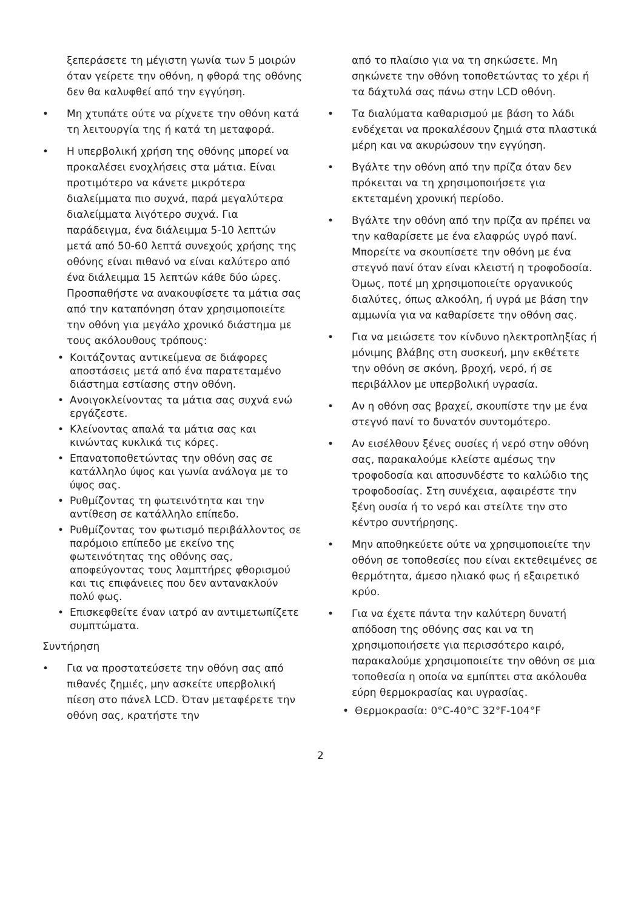ξεπεράσετε τη μέγιστη γωνία των 5 μοιρών όταν γείρετε την οθόνη, η φθορά της οθόνης δεν θα καλυφθεί από την εγγύηση.
• Μη χτυπάτε ούτε να ρίχνετε την οθόνη κατά τη λειτουργία της ή κατά τη μεταφορά.
• Η υπερβολική χρήση της οθόνης μπορεί να προκαλέσει ενοχλήσεις στα μάτια. Είναι προτιμότερο να κάνετε μικρότερα διαλείμματα πιο συχνά, παρά μεγαλύτερα διαλείμματα λιγότερο συχνά. Για παράδειγμα, ένα διάλειμμα 5-10 λεπτών μετά από 50-60 λεπτά συνεχούς χρήσης της οθόνης είναι πιθανό να είναι καλύτερο από ένα διάλειμμα 15 λεπτών κάθε δύο ώρες. Προσπαθήστε να ανακουφίσετε τα μάτια σας από την καταπόνηση όταν χρησιμοποιείτε την οθόνη για μεγάλο χρονικό διάστημα με τους ακόλουθους τρόπους:
• Κοιτάζοντας αντικείμενα σε διάφορες αποστάσεις μετά από ένα παρατεταμένο διάστημα εστίασης στην οθόνη.
• Ανοιγοκλείνοντας τα μάτια σας συχνά ενώ εργάζεστε.
• Κλείνοντας απαλά τα μάτια σας και κινώντας κυκλικά τις κόρες.
• Επανατοποθετώντας την οθόνη σας σε κατάλληλο ύψος και γωνία ανάλογα με το ύψος σας.
• Ρυθμίζοντας τη φωτεινότητα και την αντίθεση σε κατάλληλο επίπεδο.
• Ρυθμίζοντας τον φωτισμό περιβάλλοντος σε παρόμοιο επίπεδο με εκείνο της φωτεινότητας της οθόνης σας, αποφεύγοντας τους λαμπτήρες φθορισμού και τις επιφάνειες που δεν αντανακλούν πολύ φως.
• Επισκεφθείτε έναν ιατρό αν αντιμετωπίζετε συμπτώματα.
Συντήρηση
• Για να προστατεύσετε την οθόνη σας από πιθανές ζημιές, μην ασκείτε υπερβολική πίεση στο πάνελ LCD. Όταν μεταφέρετε την οθόνη σας, κρατήστε την
από το πλαίσιο για να τη σηκώσετε. Μη σηκώνετε την οθόνη τοποθετώντας το χέρι ή τα δάχτυλά σας πάνω στην LCD οθόνη.
• Τα διαλύματα καθαρισμού με βάση το λάδι ενδέχεται να προκαλέσουν ζημιά στα πλαστικά μέρη και να ακυρώσουν την εγγύηση.
• Βγάλτε την οθόνη από την πρίζα όταν δεν πρόκειται να τη χρησιμοποιήσετε για εκτεταμένη χρονική περίοδο.
• Βγάλτε την οθόνη από την πρίζα αν πρέπει να την καθαρίσετε με ένα ελαφρώς υγρό πανί. Μπορείτε να σκουπίσετε την οθόνη με ένα στεγνό πανί όταν είναι κλειστή η τροφοδοσία. Όμως, ποτέ μη χρησιμοποιείτε οργανικούς διαλύτες, όπως αλκοόλη, ή υγρά με βάση την αμμωνία για να καθαρίσετε την οθόνη σας.
• Για να μειώσετε τον κίνδυνο ηλεκτροπληξίας ή μόνιμης βλάβης στη συσκευή, μην εκθέτετε την οθόνη σε σκόνη, βροχή, νερό, ή σε περιβάλλον με υπερβολική υγρασία.
• Αν η οθόνη σας βραχεί, σκουπίστε την με ένα στεγνό πανί το δυνατόν συντομότερο.
• Αν εισέλθουν ξένες ουσίες ή νερό στην οθόνη σας, παρακαλούμε κλείστε αμέσως την τροφοδοσία και αποσυνδέστε το καλώδιο της τροφοδοσίας. Στη συνέχεια, αφαιρέστε την ξένη ουσία ή το νερό και στείλτε την στο κέντρο συντήρησης.
• Μην αποθηκεύετε ούτε να χρησιμοποιείτε την οθόνη σε τοποθεσίες που είναι εκτεθειμένες σε θερμότητα, άμεσο ηλιακό φως ή εξαιρετικό κρύο.
• Για να έχετε πάντα την καλύτερη δυνατή απόδοση της οθόνης σας και να τη χρησιμοποιήσετε για περισσότερο καιρό, παρακαλούμε χρησιμοποιείτε την οθόνη σε μια τοποθεσία η οποία να εμπίπτει στα ακόλουθα εύρη θερμοκρασίας και υγρασίας.
• Θερμοκρασία: 0°C-40°C 32°F-104°F
2